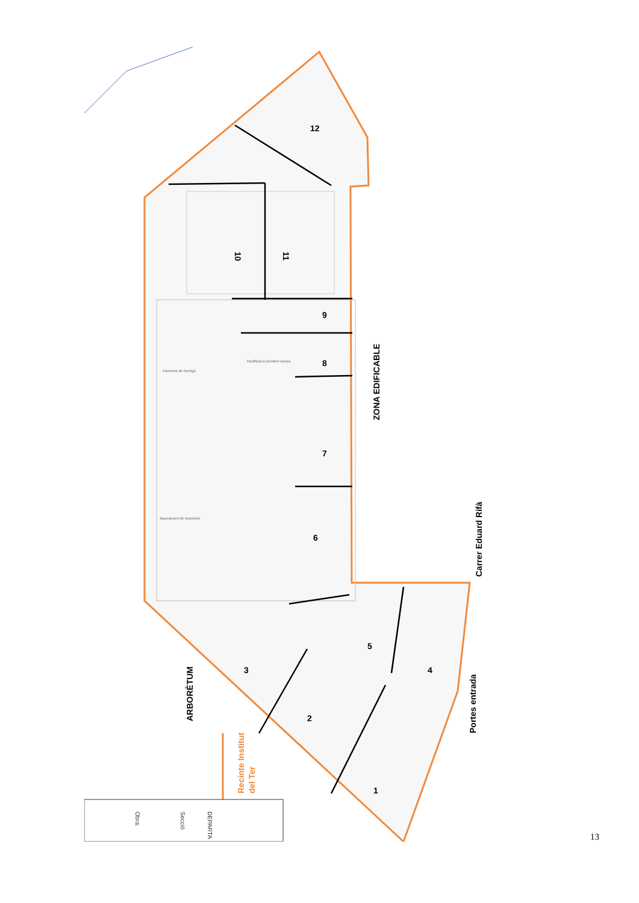12
10
11
9
8
7
6
5
4
3
2
1
ZONA EDIFICABLE
Carrer Eduard Rifà
Portes entrada
ARBORÈTUM
Recinte Institut
del Ter
Modificació pendent rampa
Paviment de formigó
Aparcament de bicicletes
Obra:
DEPARTA
Secció
13